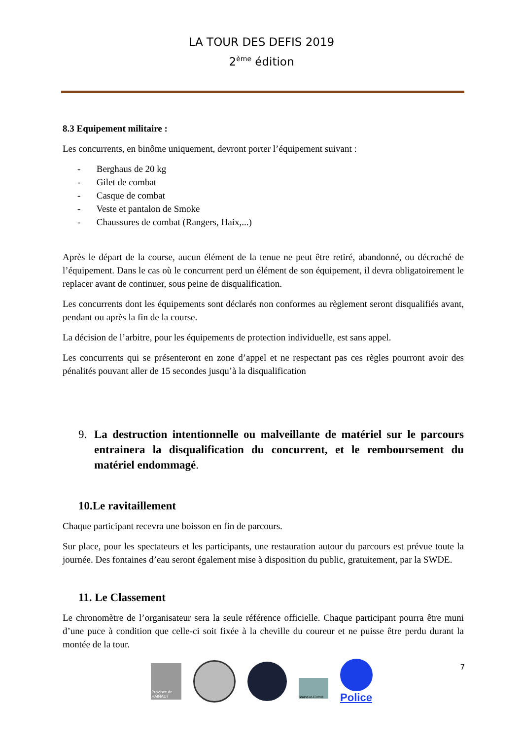LA TOUR DES DEFIS 2019
2<sup>ème</sup> édition
8.3 Equipement militaire :
Les concurrents, en binôme uniquement, devront porter l’équipement suivant :
- Berghaus de 20 kg
- Gilet de combat
- Casque de combat
- Veste et pantalon de Smoke
- Chaussures de combat (Rangers, Haix,...)
Après le départ de la course, aucun élément de la tenue ne peut être retiré, abandonné, ou décroché de l’équipement. Dans le cas où le concurrent perd un élément de son équipement, il devra obligatoirement le replacer avant de continuer, sous peine de disqualification.
Les concurrents dont les équipements sont déclarés non conformes au règlement seront disqualifiés avant, pendant ou après la fin de la course.
La décision de l’arbitre, pour les équipements de protection individuelle, est sans appel.
Les concurrents qui se présenteront en zone d’appel et ne respectant pas ces règles pourront avoir des pénalités pouvant aller de 15 secondes jusqu’à la disqualification
9. La destruction intentionnelle ou malveillante de matériel sur le parcours entrainera la disqualification du concurrent, et le remboursement du matériel endommagé.
10.Le ravitaillement
Chaque participant recevra une boisson en fin de parcours.
Sur place, pour les spectateurs et les participants, une restauration autour du parcours est prévue toute la journée. Des fontaines d’eau seront également mise à disposition du public, gratuitement, par la SWDE.
11. Le Classement
Le chronomètre de l’organisateur sera la seule référence officielle. Chaque participant pourra être muni d’une puce à condition que celle-ci soit fixée à la cheville du coureur et ne puisse être perdu durant la montée de la tour.
7
Province de HAINAUT
Braine-le-Comte
Police